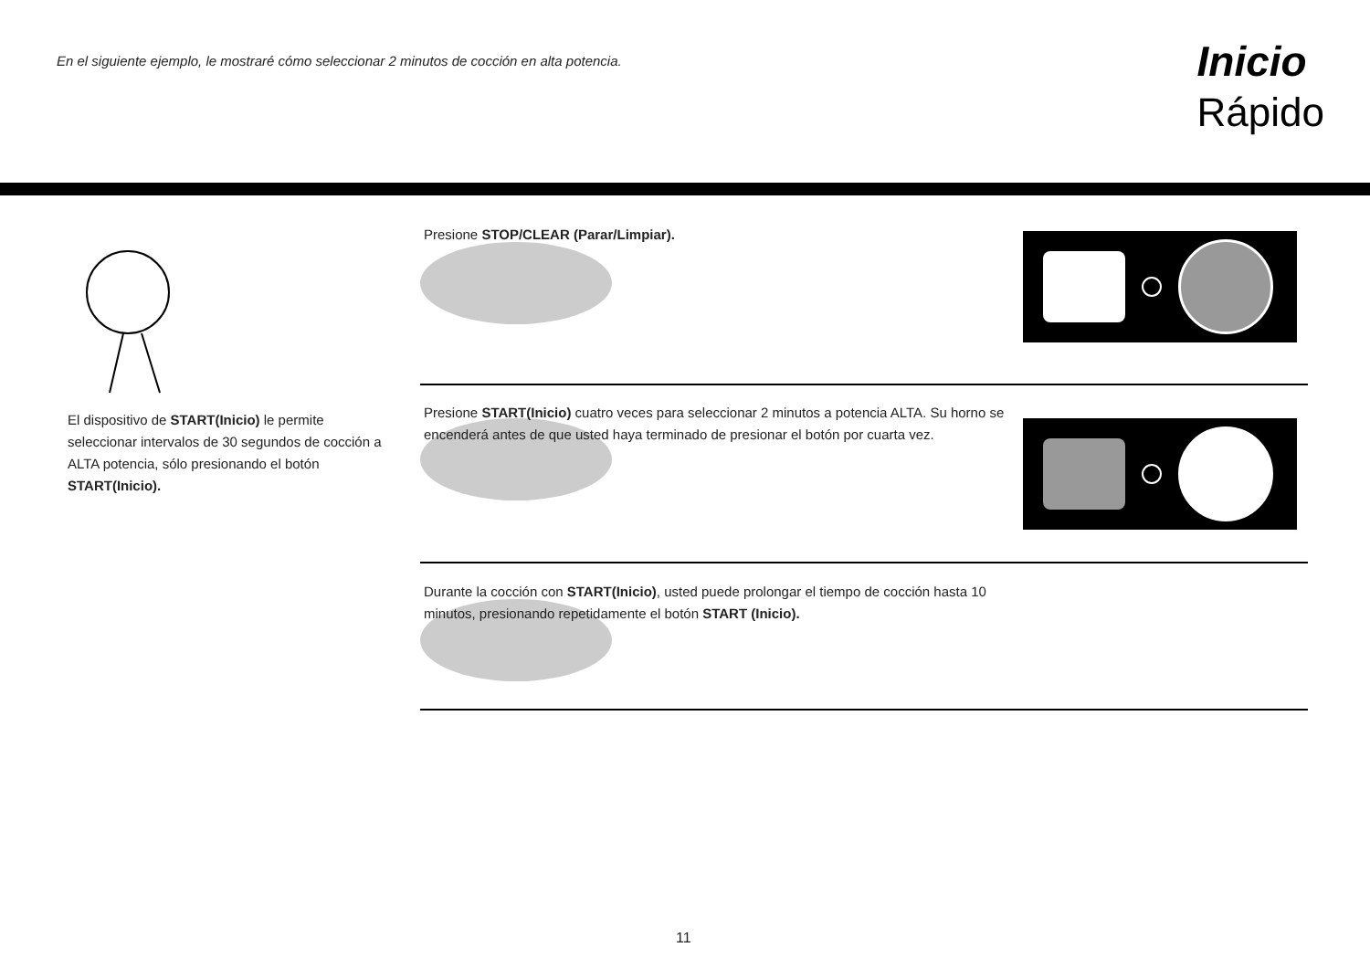En el siguiente ejemplo, le mostraré cómo seleccionar 2 minutos de cocción en alta potencia.
Inicio
Rápido
El dispositivo de START(Inicio) le permite seleccionar intervalos de 30 segundos de cocción a ALTA potencia, sólo presionando el botón START(Inicio).
Presione STOP/CLEAR (Parar/Limpiar).
Presione START(Inicio) cuatro veces para seleccionar 2 minutos a potencia ALTA. Su horno se encenderá antes de que usted haya terminado de presionar el botón por cuarta vez.
Durante la cocción con START(Inicio), usted puede prolongar el tiempo de cocción hasta 10 minutos, presionando repetidamente el botón START (Inicio).
11